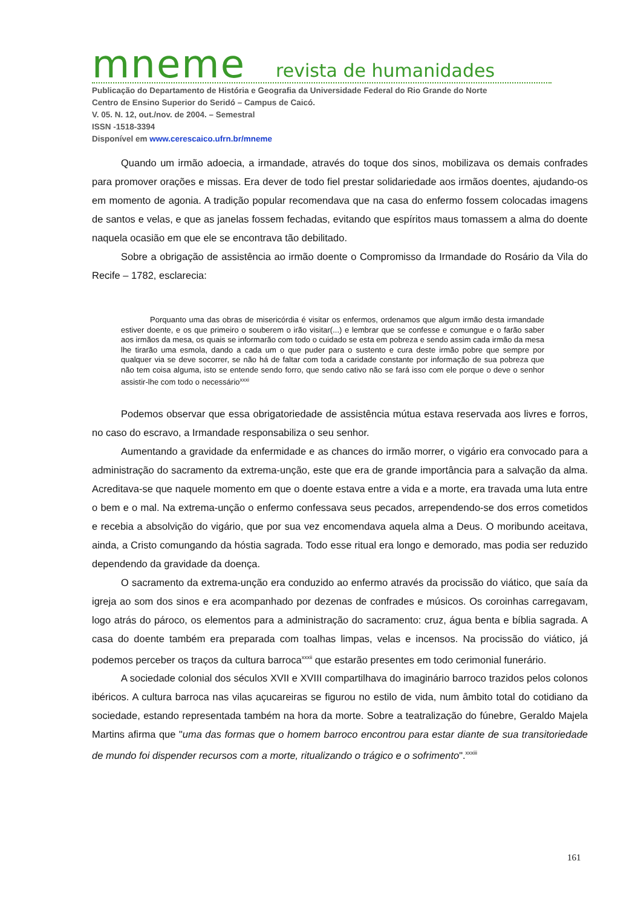mneme revista de humanidades
Publicação do Departamento de História e Geografia da Universidade Federal do Rio Grande do Norte
Centro de Ensino Superior do Seridó – Campus de Caicó.
V. 05. N. 12, out./nov. de 2004. – Semestral
ISSN -1518-3394
Disponível em www.cerescaico.ufrn.br/mneme
Quando um irmão adoecia, a irmandade, através do toque dos sinos, mobilizava os demais confrades para promover orações e missas. Era dever de todo fiel prestar solidariedade aos irmãos doentes, ajudando-os em momento de agonia. A tradição popular recomendava que na casa do enfermo fossem colocadas imagens de santos e velas, e que as janelas fossem fechadas, evitando que espíritos maus tomassem a alma do doente naquela ocasião em que ele se encontrava tão debilitado.
Sobre a obrigação de assistência ao irmão doente o Compromisso da Irmandade do Rosário da Vila do Recife – 1782, esclarecia:
Porquanto uma das obras de misericórdia é visitar os enfermos, ordenamos que algum irmão desta irmandade estiver doente, e os que primeiro o souberem o irão visitar(...) e lembrar que se confesse e comungue e o farão saber aos irmãos da mesa, os quais se informarão com todo o cuidado se esta em pobreza e sendo assim cada irmão da mesa lhe tirarão uma esmola, dando a cada um o que puder para o sustento e cura deste irmão pobre que sempre por qualquer via se deve socorrer, se não há de faltar com toda a caridade constante por informação de sua pobreza que não tem coisa alguma, isto se entende sendo forro, que sendo cativo não se fará isso com ele porque o deve o senhor assistir-lhe com todo o necessário<sup>xxxi</sup>
Podemos observar que essa obrigatoriedade de assistência mútua estava reservada aos livres e forros, no caso do escravo, a Irmandade responsabiliza o seu senhor.
Aumentando a gravidade da enfermidade e as chances do irmão morrer, o vigário era convocado para a administração do sacramento da extrema-unção, este que era de grande importância para a salvação da alma. Acreditava-se que naquele momento em que o doente estava entre a vida e a morte, era travada uma luta entre o bem e o mal. Na extrema-unção o enfermo confessava seus pecados, arrependendo-se dos erros cometidos e recebia a absolvição do vigário, que por sua vez encomendava aquela alma a Deus. O moribundo aceitava, ainda, a Cristo comungando da hóstia sagrada. Todo esse ritual era longo e demorado, mas podia ser reduzido dependendo da gravidade da doença.
O sacramento da extrema-unção era conduzido ao enfermo através da procissão do viático, que saía da igreja ao som dos sinos e era acompanhado por dezenas de confrades e músicos. Os coroinhas carregavam, logo atrás do pároco, os elementos para a administração do sacramento: cruz, água benta e bíblia sagrada. A casa do doente também era preparada com toalhas limpas, velas e incensos. Na procissão do viático, já podemos perceber os traços da cultura barroca<sup>xxxii</sup> que estarão presentes em todo cerimonial funerário.
A sociedade colonial dos séculos XVII e XVIII compartilhava do imaginário barroco trazidos pelos colonos ibéricos. A cultura barroca nas vilas açucareiras se figurou no estilo de vida, num âmbito total do cotidiano da sociedade, estando representada também na hora da morte. Sobre a teatralização do fúnebre, Geraldo Majela Martins afirma que "uma das formas que o homem barroco encontrou para estar diante de sua transitoriedade de mundo foi dispender recursos com a morte, ritualizando o trágico e o sofrimento".<sup>xxxiii</sup>
161